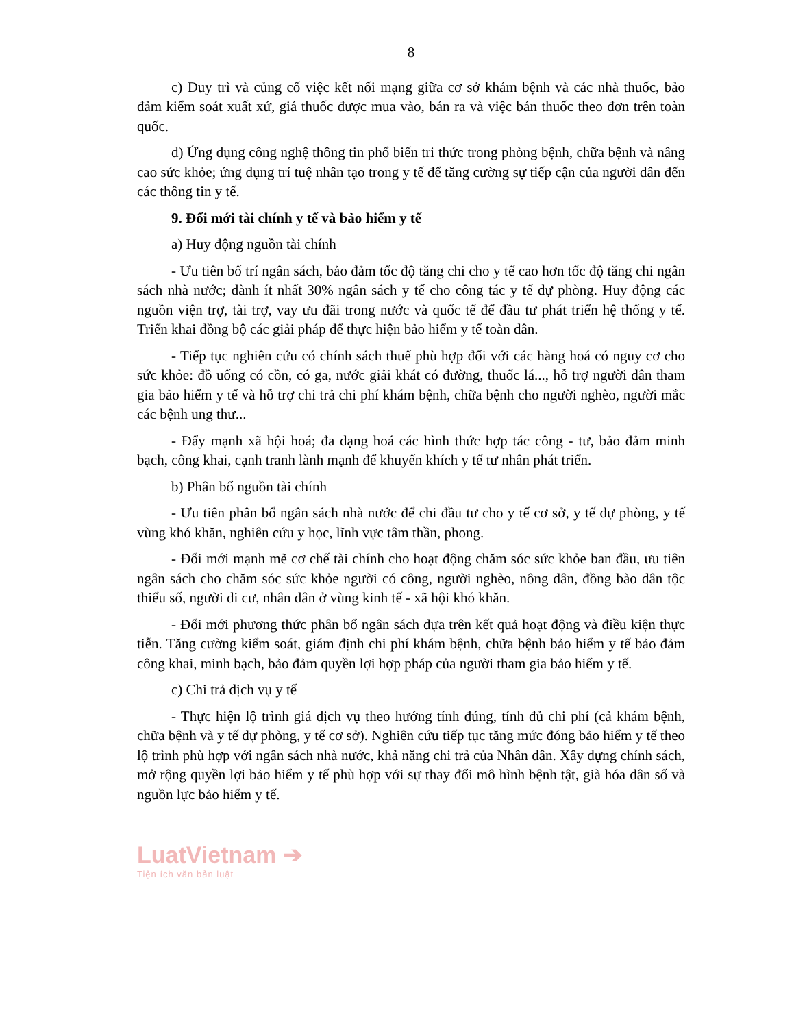8
c) Duy trì và củng cố việc kết nối mạng giữa cơ sở khám bệnh và các nhà thuốc, bảo đảm kiểm soát xuất xứ, giá thuốc được mua vào, bán ra và việc bán thuốc theo đơn trên toàn quốc.
d) Ứng dụng công nghệ thông tin phổ biến tri thức trong phòng bệnh, chữa bệnh và nâng cao sức khỏe; ứng dụng trí tuệ nhân tạo trong y tế để tăng cường sự tiếp cận của người dân đến các thông tin y tế.
9. Đổi mới tài chính y tế và bảo hiểm y tế
a) Huy động nguồn tài chính
- Ưu tiên bố trí ngân sách, bảo đảm tốc độ tăng chi cho y tế cao hơn tốc độ tăng chi ngân sách nhà nước; dành ít nhất 30% ngân sách y tế cho công tác y tế dự phòng. Huy động các nguồn viện trợ, tài trợ, vay ưu đãi trong nước và quốc tế để đầu tư phát triển hệ thống y tế. Triển khai đồng bộ các giải pháp để thực hiện bảo hiểm y tế toàn dân.
- Tiếp tục nghiên cứu có chính sách thuế phù hợp đối với các hàng hoá có nguy cơ cho sức khỏe: đồ uống có cồn, có ga, nước giải khát có đường, thuốc lá..., hỗ trợ người dân tham gia bảo hiểm y tế và hỗ trợ chi trả chi phí khám bệnh, chữa bệnh cho người nghèo, người mắc các bệnh ung thư...
- Đẩy mạnh xã hội hoá; đa dạng hoá các hình thức hợp tác công - tư, bảo đảm minh bạch, công khai, cạnh tranh lành mạnh để khuyến khích y tế tư nhân phát triển.
b) Phân bổ nguồn tài chính
- Ưu tiên phân bổ ngân sách nhà nước để chi đầu tư cho y tế cơ sở, y tế dự phòng, y tế vùng khó khăn, nghiên cứu y học, lĩnh vực tâm thần, phong.
- Đổi mới mạnh mẽ cơ chế tài chính cho hoạt động chăm sóc sức khỏe ban đầu, ưu tiên ngân sách cho chăm sóc sức khỏe người có công, người nghèo, nông dân, đồng bào dân tộc thiểu số, người di cư, nhân dân ở vùng kinh tế - xã hội khó khăn.
- Đổi mới phương thức phân bổ ngân sách dựa trên kết quả hoạt động và điều kiện thực tiễn. Tăng cường kiểm soát, giám định chi phí khám bệnh, chữa bệnh bảo hiểm y tế bảo đảm công khai, minh bạch, bảo đảm quyền lợi hợp pháp của người tham gia bảo hiểm y tế.
c) Chi trả dịch vụ y tế
- Thực hiện lộ trình giá dịch vụ theo hướng tính đúng, tính đủ chi phí (cả khám bệnh, chữa bệnh và y tế dự phòng, y tế cơ sở). Nghiên cứu tiếp tục tăng mức đóng bảo hiểm y tế theo lộ trình phù hợp với ngân sách nhà nước, khả năng chi trả của Nhân dân. Xây dựng chính sách, mở rộng quyền lợi bảo hiểm y tế phù hợp với sự thay đổi mô hình bệnh tật, già hóa dân số và nguồn lực bảo hiểm y tế.
LuatVietnam ➔
Tiện ích văn bản luật